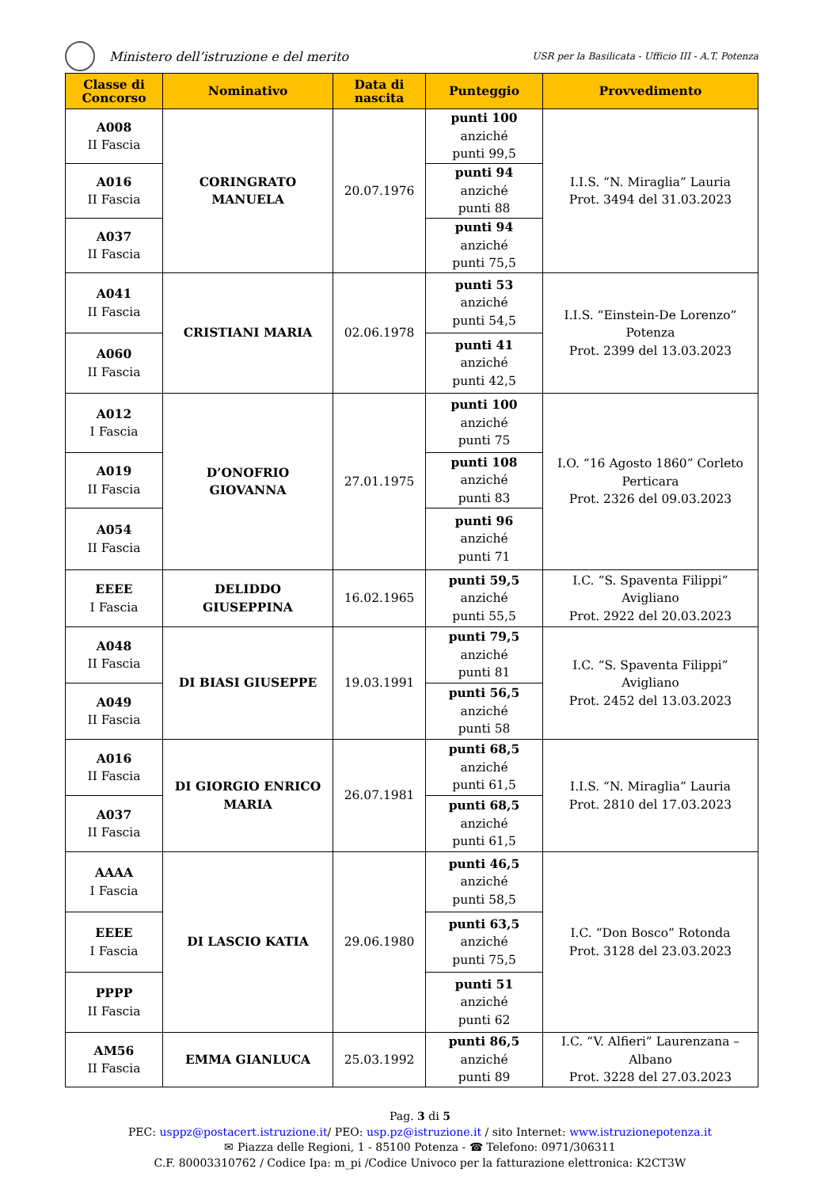Ministero dell’istruzione e del merito
USR per la Basilicata - Ufficio III - A.T. Potenza
| Classe di Concorso | Nominativo | Data di nascita | Punteggio | Provvedimento |
| --- | --- | --- | --- | --- |
| A008 II Fascia | CORINGRATO MANUELA | 20.07.1976 | punti 100 anziché punti 99,5 | I.I.S. “N. Miraglia” Lauria Prot. 3494 del 31.03.2023 |
| A016 II Fascia | | | punti 94 anziché punti 88 | |
| A037 II Fascia | | | punti 94 anziché punti 75,5 | |
| A041 II Fascia | CRISTIANI MARIA | 02.06.1978 | punti 53 anziché punti 54,5 | I.I.S. “Einstein-De Lorenzo” Potenza Prot. 2399 del 13.03.2023 |
| A060 II Fascia | | | punti 41 anziché punti 42,5 | |
| A012 I Fascia | D’ONOFRIO GIOVANNA | 27.01.1975 | punti 100 anziché punti 75 | I.O. “16 Agosto 1860” Corleto Perticara Prot. 2326 del 09.03.2023 |
| A019 II Fascia | | | punti 108 anziché punti 83 | |
| A054 II Fascia | | | punti 96 anziché punti 71 | |
| EEEE I Fascia | DELIDDO GIUSEPPINA | 16.02.1965 | punti 59,5 anziché punti 55,5 | I.C. “S. Spaventa Filippi” Avigliano Prot. 2922 del 20.03.2023 |
| A048 II Fascia | DI BIASI GIUSEPPE | 19.03.1991 | punti 79,5 anziché punti 81 | I.C. “S. Spaventa Filippi” Avigliano Prot. 2452 del 13.03.2023 |
| A049 II Fascia | | | punti 56,5 anziché punti 58 | |
| A016 II Fascia | DI GIORGIO ENRICO MARIA | 26.07.1981 | punti 68,5 anziché punti 61,5 | I.I.S. “N. Miraglia” Lauria Prot. 2810 del 17.03.2023 |
| A037 II Fascia | | | punti 68,5 anziché punti 61,5 | |
| AAAA I Fascia | DI LASCIO KATIA | 29.06.1980 | punti 46,5 anziché punti 58,5 | I.C. “Don Bosco” Rotonda Prot. 3128 del 23.03.2023 |
| EEEE I Fascia | | | punti 63,5 anziché punti 75,5 | |
| PPPP II Fascia | | | punti 51 anziché punti 62 | |
| AM56 II Fascia | EMMA GIANLUCA | 25.03.1992 | punti 86,5 anziché punti 89 | I.C. “V. Alfieri” Laurenzana – Albano Prot. 3228 del 27.03.2023 |
Pag. 3 di 5
PEC: usppz@postacert.istruzione.it/ PEO: usp.pz@istruzione.it / sito Internet: www.istruzionepotenza.it
✉ Piazza delle Regioni, 1 - 85100 Potenza - ☎ Telefono: 0971/306311
C.F. 80003310762 / Codice Ipa: m_pi /Codice Univoco per la fatturazione elettronica: K2CT3W